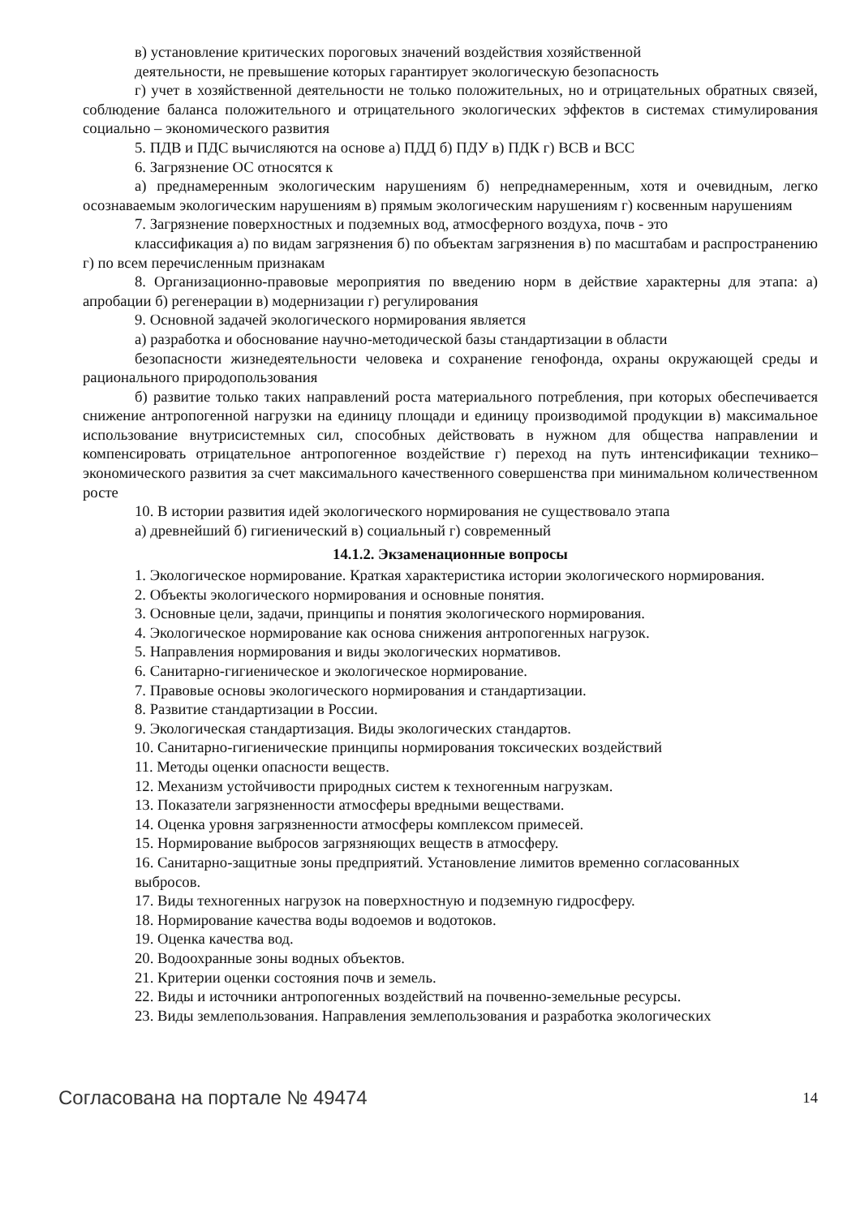в) установление критических пороговых значений воздействия хозяйственной
деятельности, не превышение которых гарантирует экологическую безопасность
г) учет в хозяйственной деятельности не только положительных, но и отрицательных обратных связей, соблюдение баланса положительного и отрицательного экологических эффектов в системах стимулирования социально – экономического развития
5. ПДВ и ПДС вычисляются на основе а) ПДД б) ПДУ в) ПДК г) ВСВ и ВСС
6. Загрязнение ОС относятся к
а) преднамеренным экологическим нарушениям б) непреднамеренным, хотя и очевидным, легко осознаваемым экологическим нарушениям в) прямым экологическим нарушениям г) косвенным нарушениям
7. Загрязнение поверхностных и подземных вод, атмосферного воздуха, почв - это
классификация а) по видам загрязнения б) по объектам загрязнения в) по масштабам и распространению г) по всем перечисленным признакам
8. Организационно-правовые мероприятия по введению норм в действие характерны для этапа: а) апробации б) регенерации в) модернизации г) регулирования
9. Основной задачей экологического нормирования является
а) разработка и обоснование научно-методической базы стандартизации в области
безопасности жизнедеятельности человека и сохранение генофонда, охраны окружающей среды и рационального природопользования
б) развитие только таких направлений роста материального потребления, при которых обеспечивается снижение антропогенной нагрузки на единицу площади и единицу производимой продукции в) максимальное использование внутрисистемных сил, способных действовать в нужном для общества направлении и компенсировать отрицательное антропогенное воздействие г) переход на путь интенсификации технико–экономического развития за счет максимального качественного совершенства при минимальном количественном росте
10. В истории развития идей экологического нормирования не существовало этапа
а) древнейший б) гигиенический в) социальный г) современный
14.1.2. Экзаменационные вопросы
1. Экологическое нормирование. Краткая характеристика истории экологического нормирования.
2. Объекты экологического нормирования и основные понятия.
3. Основные цели, задачи, принципы и понятия экологического нормирования.
4. Экологическое нормирование как основа снижения антропогенных нагрузок.
5. Направления нормирования и виды экологических нормативов.
6. Санитарно-гигиеническое и экологическое нормирование.
7. Правовые основы экологического нормирования и стандартизации.
8. Развитие стандартизации в России.
9. Экологическая стандартизация. Виды экологических стандартов.
10. Санитарно-гигиенические принципы нормирования токсических воздействий
11. Методы оценки опасности веществ.
12. Механизм устойчивости природных систем к техногенным нагрузкам.
13. Показатели загрязненности атмосферы вредными веществами.
14. Оценка уровня загрязненности атмосферы комплексом примесей.
15. Нормирование выбросов загрязняющих веществ в атмосферу.
16. Санитарно-защитные зоны предприятий. Установление лимитов временно согласованных
выбросов.
17. Виды техногенных нагрузок на поверхностную и подземную гидросферу.
18. Нормирование качества воды водоемов и водотоков.
19. Оценка качества вод.
20. Водоохранные зоны водных объектов.
21. Критерии оценки состояния почв и земель.
22. Виды и источники антропогенных воздействий на почвенно-земельные ресурсы.
23. Виды землепользования. Направления землепользования и разработка экологических
Согласована на портале № 49474 14